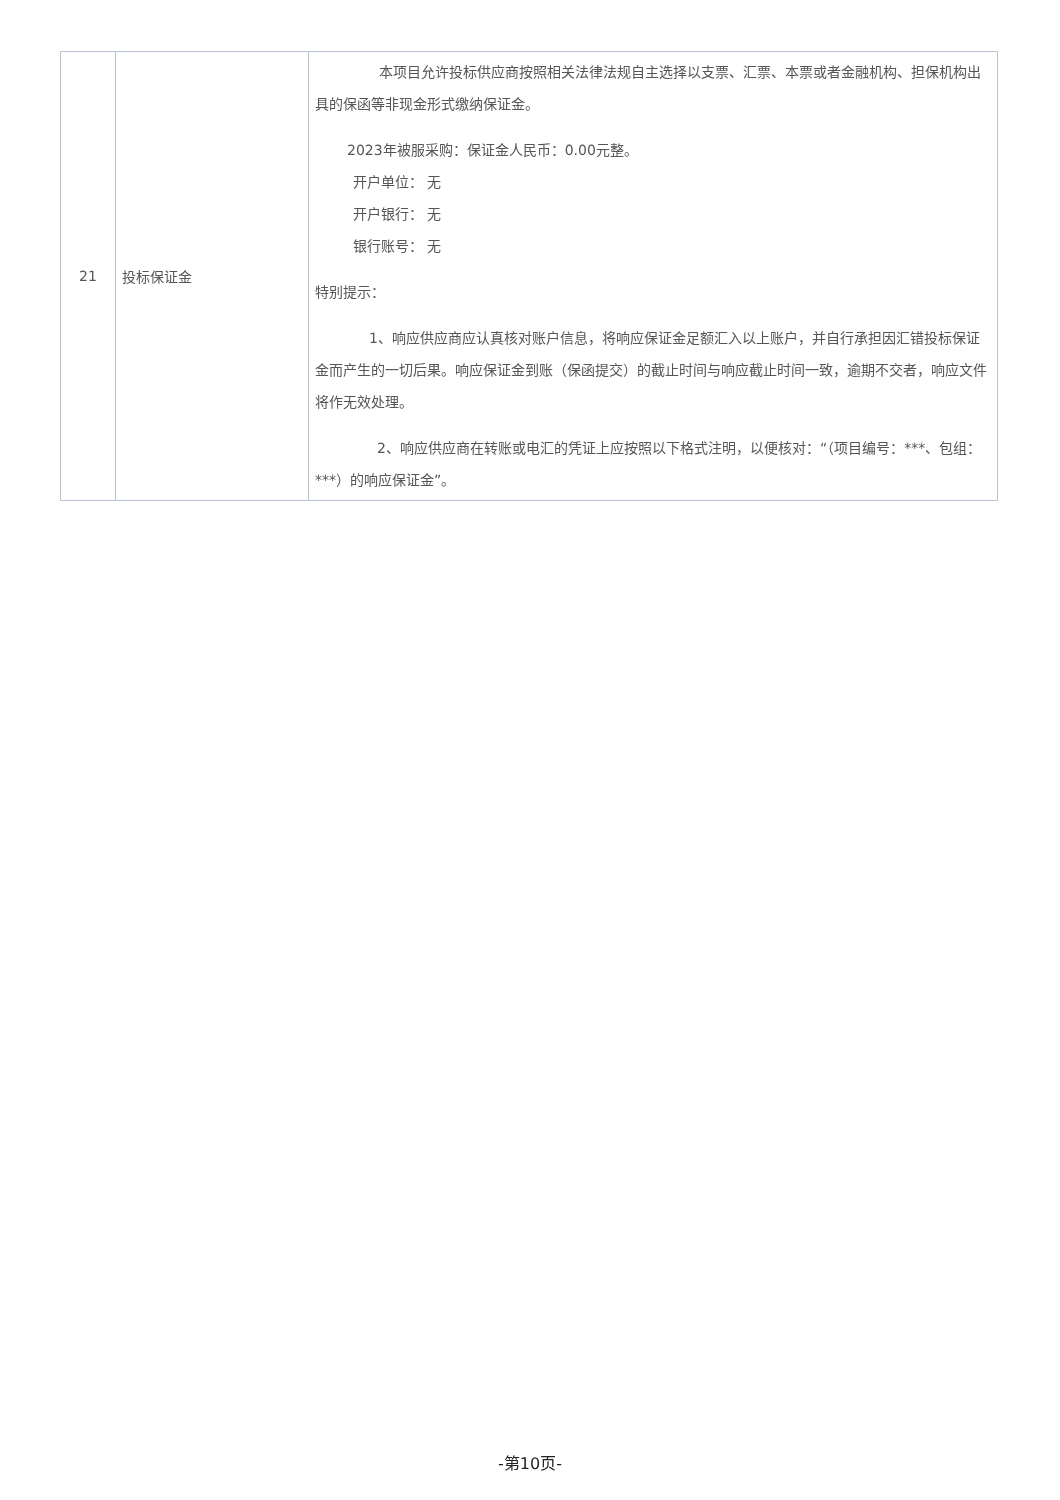| 21 | 投标保证金 | 本项目允许投标供应商按照相关法律法规自主选择以支票、汇票、本票或者金融机构、担保机构出具的保函等非现金形式缴纳保证金。 2023年被服采购：保证金人民币：0.00元整。 开户单位： 无 开户银行： 无 银行账号： 无 特别提示： 1、响应供应商应认真核对账户信息，将响应保证金足额汇入以上账户，并自行承担因汇错投标保证金而产生的一切后果。响应保证金到账（保函提交）的截止时间与响应截止时间一致，逾期不交者，响应文件将作无效处理。 2、响应供应商在转账或电汇的凭证上应按照以下格式注明，以便核对：“（项目编号：***、包组：***）的响应保证金”。 |
-第10页-